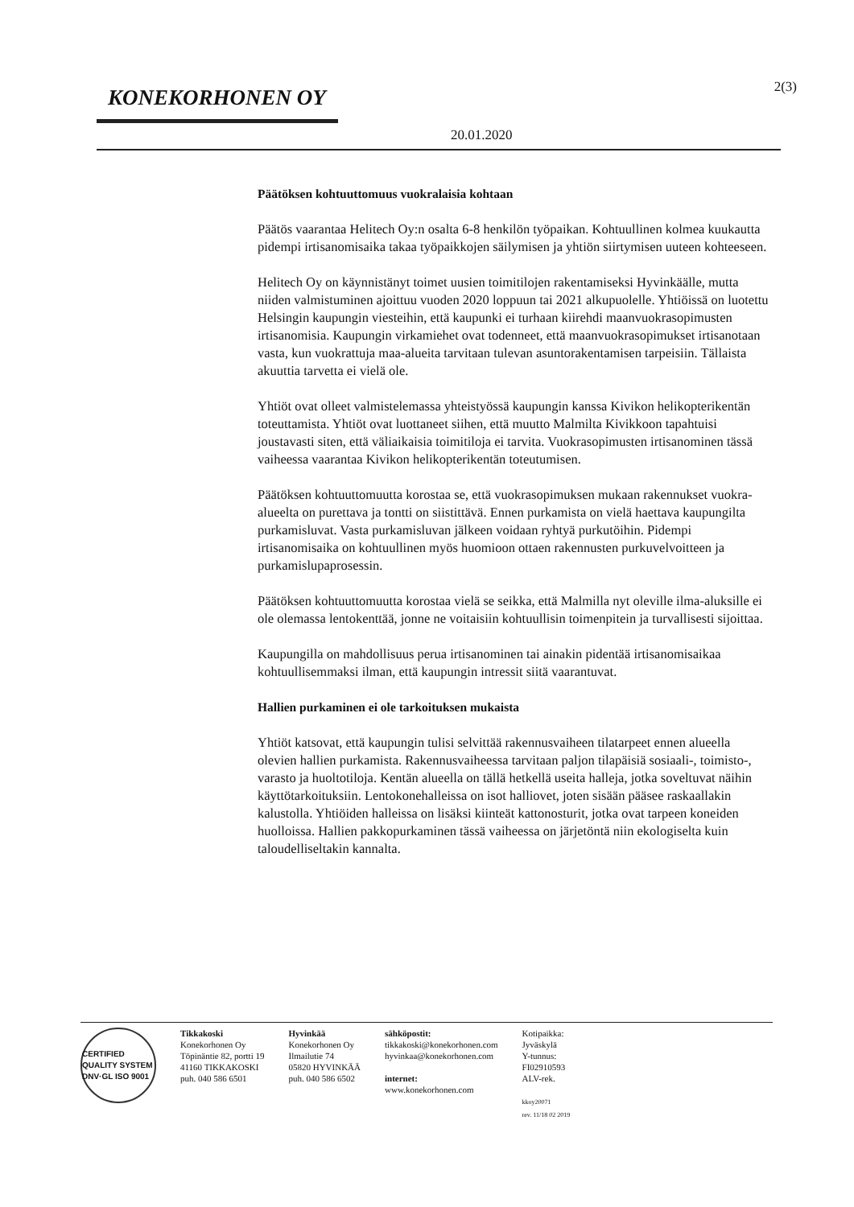KONEKORHONEN OY
20.01.2020
2(3)
Päätöksen kohtuuttomuus vuokralaisia kohtaan
Päätös vaarantaa Helitech Oy:n osalta 6-8 henkilön työpaikan. Kohtuullinen kolmea kuukautta pidempi irtisanomisaika takaa työpaikkojen säilymisen ja yhtiön siirtymisen uuteen kohteeseen.
Helitech Oy on käynnistänyt toimet uusien toimitilojen rakentamiseksi Hyvinkäälle, mutta niiden valmistuminen ajoittuu vuoden 2020 loppuun tai 2021 alkupuolelle. Yhtiöissä on luotettu Helsingin kaupungin viesteihin, että kaupunki ei turhaan kiirehdi maanvuokrasopimusten irtisanomisia. Kaupungin virkamiehet ovat todenneet, että maanvuokrasopimukset irtisanotaan vasta, kun vuokrattuja maa-alueita tarvitaan tulevan asuntorakentamisen tarpeisiin. Tällaista akuuttia tarvetta ei vielä ole.
Yhtiöt ovat olleet valmistelemassa yhteistyössä kaupungin kanssa Kivikon helikopterikentän toteuttamista. Yhtiöt ovat luottaneet siihen, että muutto Malmilta Kivikkoon tapahtuisi joustavasti siten, että väliaikaisia toimitiloja ei tarvita. Vuokrasopimusten irtisanominen tässä vaiheessa vaarantaa Kivikon helikopterikentän toteutumisen.
Päätöksen kohtuuttomuutta korostaa se, että vuokrasopimuksen mukaan rakennukset vuokra-alueelta on purettava ja tontti on siistittävä. Ennen purkamista on vielä haettava kaupungilta purkamisluvat. Vasta purkamisluvan jälkeen voidaan ryhtyä purkutöihin. Pidempi irtisanomisaika on kohtuullinen myös huomioon ottaen rakennusten purkuvelvoitteen ja purkamislupaprosessin.
Päätöksen kohtuuttomuutta korostaa vielä se seikka, että Malmilla nyt oleville ilma-aluksille ei ole olemassa lentokenttää, jonne ne voitaisiin kohtuullisin toimenpitein ja turvallisesti sijoittaa.
Kaupungilla on mahdollisuus perua irtisanominen tai ainakin pidentää irtisanomisaikaa kohtuullisemmaksi ilman, että kaupungin intressit siitä vaarantuvat.
Hallien purkaminen ei ole tarkoituksen mukaista
Yhtiöt katsovat, että kaupungin tulisi selvittää rakennusvaiheen tilatarpeet ennen alueella olevien hallien purkamista. Rakennusvaiheessa tarvitaan paljon tilapäisiä sosiaali-, toimisto-, varasto ja huoltotiloja. Kentän alueella on tällä hetkellä useita halleja, jotka soveltuvat näihin käyttötarkoituksiin. Lentokonehalleissa on isot halliovet, joten sisään pääsee raskaallakin kalustolla. Yhtiöiden halleissa on lisäksi kiinteät kattonosturit, jotka ovat tarpeen koneiden huolloissa. Hallien pakkopurkaminen tässä vaiheessa on järjetöntä niin ekologiselta kuin taloudelliseltakin kannalta.
CERTIFIED QUALITY SYSTEM DNV·GL ISO 9001
Tikkakoski
Konekorhonen Oy
Töpinäntie 82, portti 19
41160 TIKKAKOSKI
puh. 040 586 6501
Hyvinkää
Konekorhonen Oy
Ilmailutie 74
05820 HYVINKÄÄ
puh. 040 586 6502
sähköpostit:
tikkakoski@konekorhonen.com
hyvinkaa@konekorhonen.com
internet:
www.konekorhonen.com
Kotipaikka:
Jyväskylä
Y-tunnus:
FI02910593
ALV-rek.
kkoy20071
rev. 11/18 02 2019